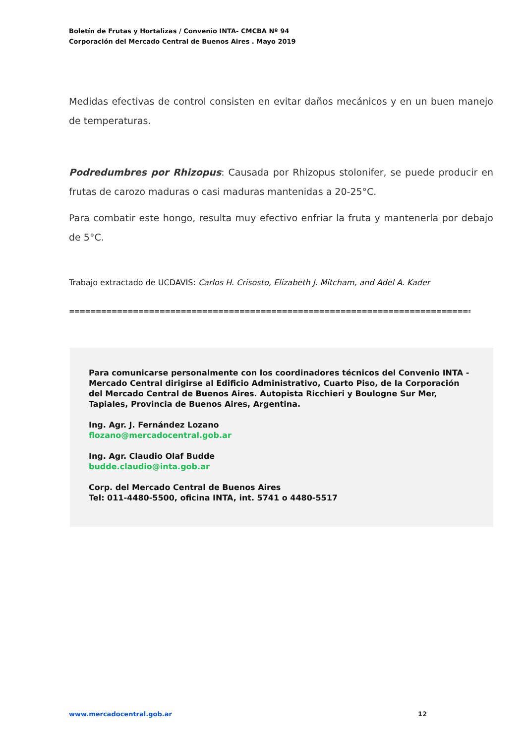Boletín de Frutas y Hortalizas / Convenio INTA- CMCBA Nº 94
Corporación del Mercado Central de Buenos Aires . Mayo 2019
Medidas efectivas de control consisten en evitar daños mecánicos y en un buen manejo de temperaturas.
Podredumbres por Rhizopus: Causada por Rhizopus stolonifer, se puede producir en frutas de carozo maduras o casi maduras mantenidas a 20-25°C.
Para combatir este hongo, resulta muy efectivo enfriar la fruta y mantenerla por debajo de 5°C.
Trabajo extractado de UCDAVIS: Carlos H. Crisosto, Elizabeth J. Mitcham, and Adel A. Kader
================================================================================================
Para comunicarse personalmente con los coordinadores técnicos del Convenio INTA - Mercado Central dirigirse al Edificio Administrativo, Cuarto Piso, de la Corporación del Mercado Central de Buenos Aires. Autopista Ricchieri y Boulogne Sur Mer, Tapiales, Provincia de Buenos Aires, Argentina.
Ing. Agr. J. Fernández Lozano
flozano@mercadocentral.gob.ar
Ing. Agr. Claudio Olaf Budde
budde.claudio@inta.gob.ar
Corp. del Mercado Central de Buenos Aires
Tel: 011-4480-5500, oficina INTA, int. 5741 o 4480-5517
www.mercadocentral.gob.ar 12